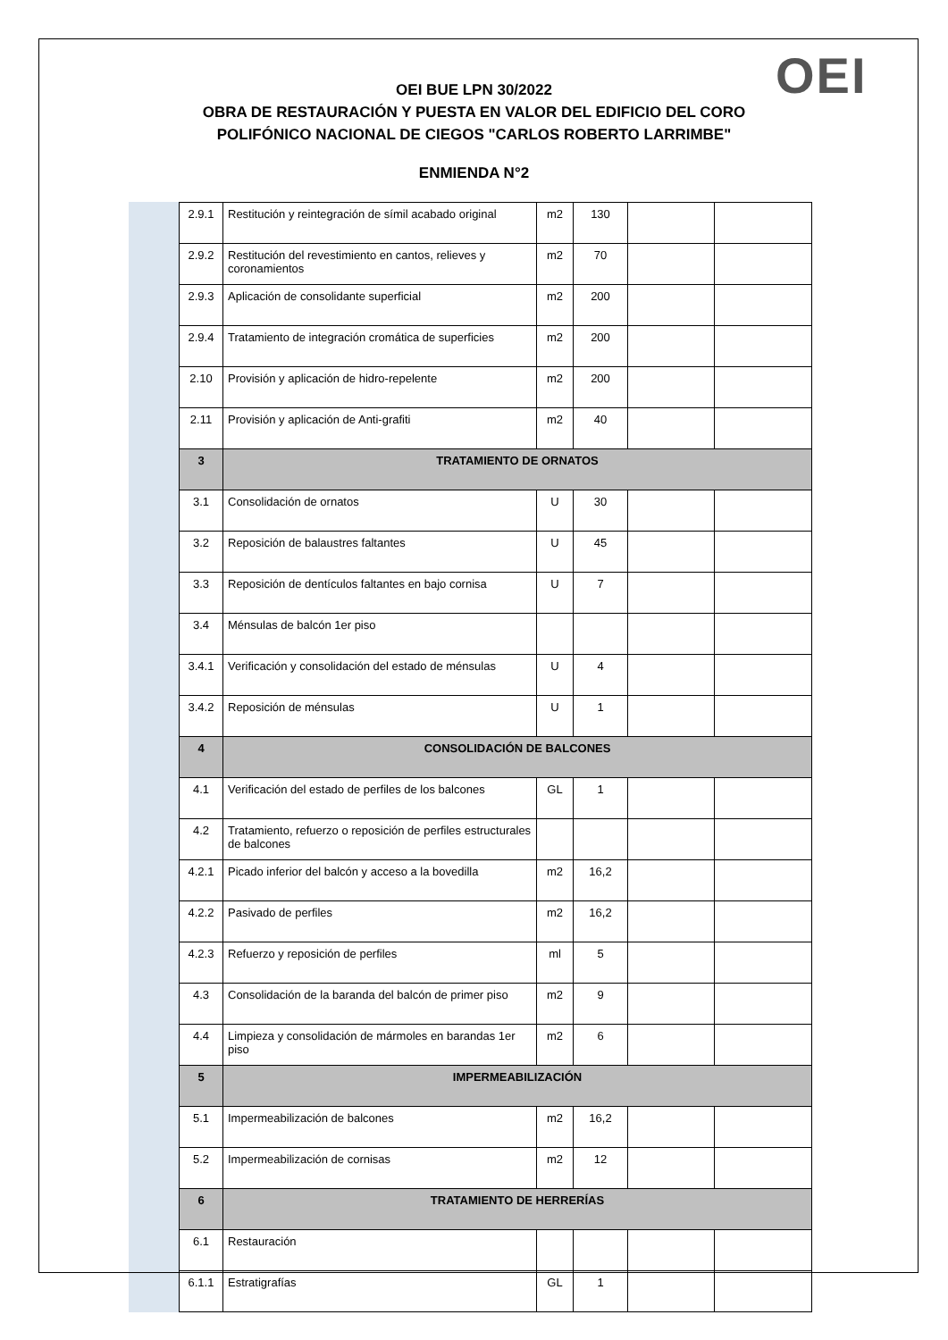OEI
OEI BUE LPN 30/2022
OBRA DE RESTAURACIÓN Y PUESTA EN VALOR DEL EDIFICIO DEL CORO
POLIFÓNICO NACIONAL DE CIEGOS "CARLOS ROBERTO LARRIMBE"
ENMIENDA N°2
| 2.9.1 | Restitución y reintegración de símil acabado original | m2 | 130 | | |
| 2.9.2 | Restitución del revestimiento en cantos, relieves y coronamientos | m2 | 70 | | |
| 2.9.3 | Aplicación de consolidante superficial | m2 | 200 | | |
| 2.9.4 | Tratamiento de integración cromática de superficies | m2 | 200 | | |
| 2.10 | Provisión y aplicación de hidro-repelente | m2 | 200 | | |
| 2.11 | Provisión y aplicación de Anti-grafiti | m2 | 40 | | |
| 3 | TRATAMIENTO DE ORNATOS | | | | |
| 3.1 | Consolidación de ornatos | U | 30 | | |
| 3.2 | Reposición de balaustres faltantes | U | 45 | | |
| 3.3 | Reposición de dentículos faltantes en bajo cornisa | U | 7 | | |
| 3.4 | Ménsulas de balcón 1er piso | | | | |
| 3.4.1 | Verificación y consolidación del estado de ménsulas | U | 4 | | |
| 3.4.2 | Reposición de ménsulas | U | 1 | | |
| 4 | CONSOLIDACIÓN DE BALCONES | | | | |
| 4.1 | Verificación del estado de perfiles de los balcones | GL | 1 | | |
| 4.2 | Tratamiento, refuerzo o reposición de perfiles estructurales de balcones | | | | |
| 4.2.1 | Picado inferior del balcón y acceso a la bovedilla | m2 | 16,2 | | |
| 4.2.2 | Pasivado de perfiles | m2 | 16,2 | | |
| 4.2.3 | Refuerzo y reposición de perfiles | ml | 5 | | |
| 4.3 | Consolidación de la baranda del balcón de primer piso | m2 | 9 | | |
| 4.4 | Limpieza y consolidación de mármoles en barandas 1er piso | m2 | 6 | | |
| 5 | IMPERMEABILIZACIÓN | | | | |
| 5.1 | Impermeabilización de balcones | m2 | 16,2 | | |
| 5.2 | Impermeabilización de cornisas | m2 | 12 | | |
| 6 | TRATAMIENTO DE HERRERÍAS | | | | |
| 6.1 | Restauración | | | | |
| 6.1.1 | Estratigrafías | GL | 1 | | |